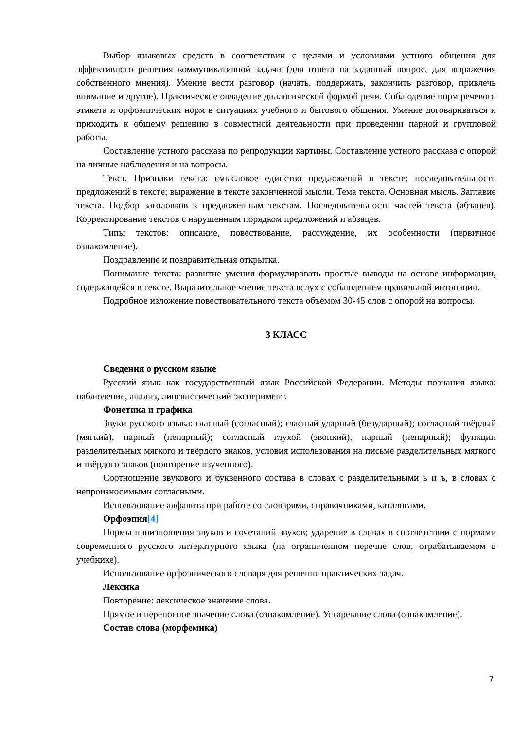Выбор языковых средств в соответствии с целями и условиями устного общения для эффективного решения коммуникативной задачи (для ответа на заданный вопрос, для выражения собственного мнения). Умение вести разговор (начать, поддержать, закончить разговор, привлечь внимание и другое). Практическое овладение диалогической формой речи. Соблюдение норм речевого этикета и орфоэпических норм в ситуациях учебного и бытового общения. Умение договариваться и приходить к общему решению в совместной деятельности при проведении парной и групповой работы.
Составление устного рассказа по репродукции картины. Составление устного рассказа с опорой на личные наблюдения и на вопросы.
Текст. Признаки текста: смысловое единство предложений в тексте; последовательность предложений в тексте; выражение в тексте законченной мысли. Тема текста. Основная мысль. Заглавие текста. Подбор заголовков к предложенным текстам. Последовательность частей текста (абзацев). Корректирование текстов с нарушенным порядком предложений и абзацев.
Типы текстов: описание, повествование, рассуждение, их особенности (первичное ознакомление).
Поздравление и поздравительная открытка.
Понимание текста: развитие умения формулировать простые выводы на основе информации, содержащейся в тексте. Выразительное чтение текста вслух с соблюдением правильной интонации.
Подробное изложение повествовательного текста объёмом 30-45 слов с опорой на вопросы.
3 КЛАСС
Сведения о русском языке
Русский язык как государственный язык Российской Федерации. Методы познания языка: наблюдение, анализ, лингвистический эксперимент.
Фонетика и графика
Звуки русского языка: гласный (согласный); гласный ударный (безударный); согласный твёрдый (мягкий), парный (непарный); согласный глухой (звонкий), парный (непарный); функции разделительных мягкого и твёрдого знаков, условия использования на письме разделительных мягкого и твёрдого знаков (повторение изученного).
Соотношение звукового и буквенного состава в словах с разделительными ь и ъ, в словах с непроизносимыми согласными.
Использование алфавита при работе со словарями, справочниками, каталогами.
Орфоэпия[4]
Нормы произношения звуков и сочетаний звуков; ударение в словах в соответствии с нормами современного русского литературного языка (на ограниченном перечне слов, отрабатываемом в учебнике).
Использование орфоэпического словаря для решения практических задач.
Лексика
Повторение: лексическое значение слова.
Прямое и переносное значение слова (ознакомление). Устаревшие слова (ознакомление).
Состав слова (морфемика)
7